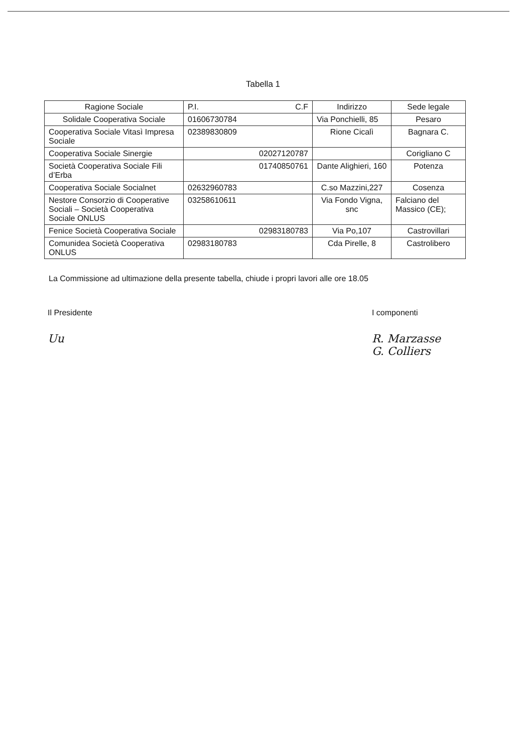Tabella 1
| Ragione Sociale | P.I. C.F | Indirizzo | Sede legale |
| --- | --- | --- | --- |
| Solidale Cooperativa Sociale | 01606730784 | Via Ponchielli, 85 | Pesaro |
| Cooperativa Sociale Vitasì Impresa Sociale | 02389830809 | Rione Cicalì | Bagnara C. |
| Cooperativa Sociale Sinergie | 02027120787 | | Corigliano C |
| Società Cooperativa Sociale Fili d’Erba | 01740850761 | Dante Alighieri, 160 | Potenza |
| Cooperativa Sociale Socialnet | 02632960783 | C.so Mazzini,227 | Cosenza |
| Nestore Consorzio di Cooperative Sociali – Società Cooperativa Sociale ONLUS | 03258610611 | Via Fondo Vigna, snc | Falciano del Massico (CE); |
| Fenice Società Cooperativa Sociale | 02983180783 | Via Po,107 | Castrovillari |
| Comunidea Società Cooperativa ONLUS | 02983180783 | Cda Pirelle, 8 | Castrolibero |
La Commissione ad ultimazione della presente tabella, chiude i propri lavori alle ore 18.05
Il Presidente
Uu
I componenti
R. Marzasse
G. Colliers